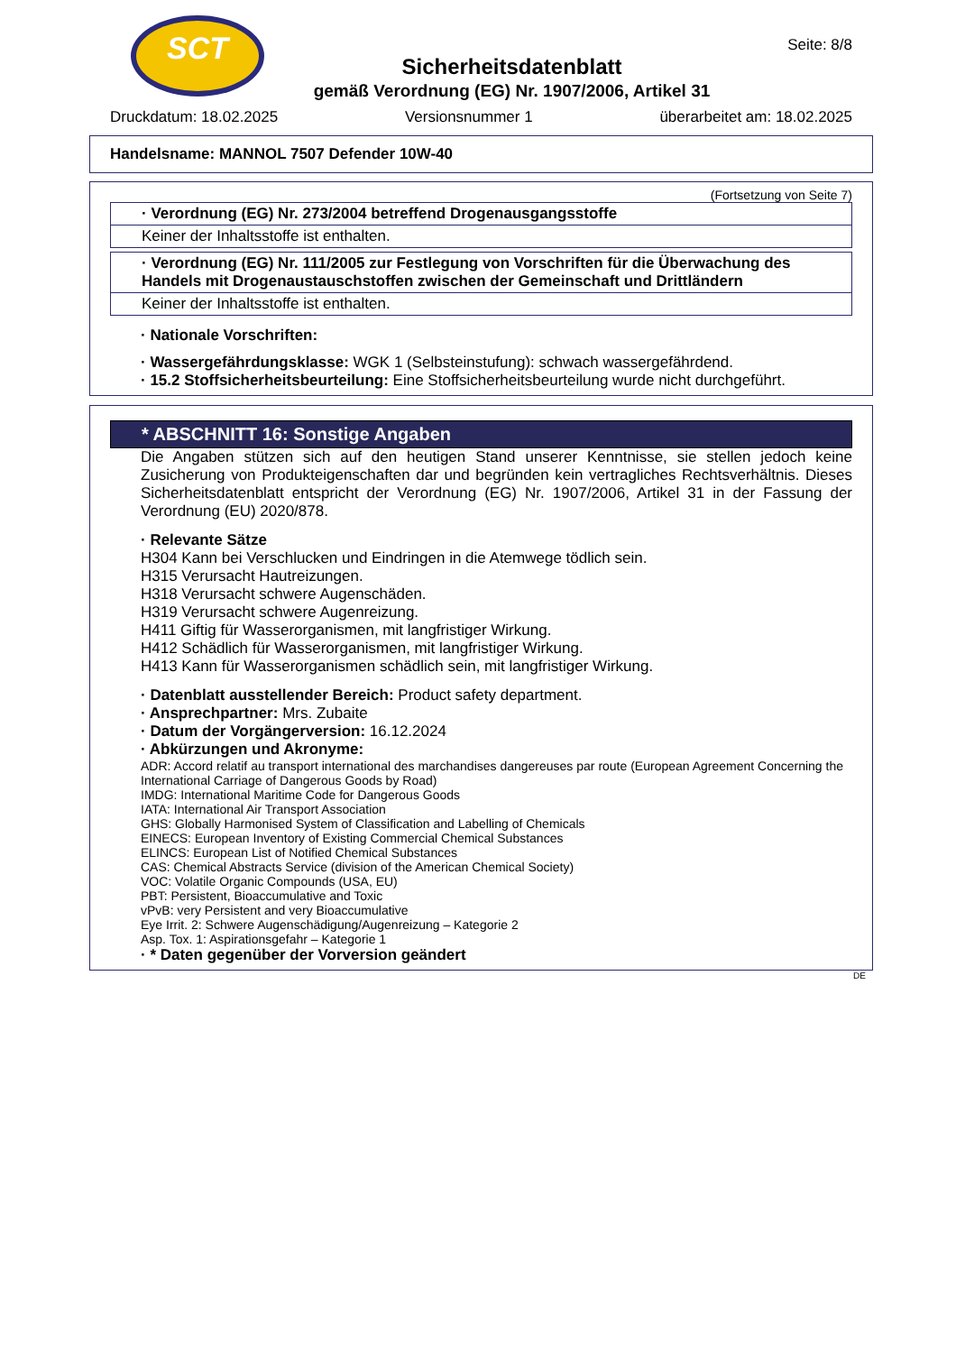SCT
Seite: 8/8
Sicherheitsdatenblatt
gemäß Verordnung (EG) Nr. 1907/2006, Artikel 31
Druckdatum: 18.02.2025 Versionsnummer 1 überarbeitet am: 18.02.2025
Handelsname: MANNOL 7507 Defender 10W-40
(Fortsetzung von Seite 7)
· Verordnung (EG) Nr. 273/2004 betreffend Drogenausgangsstoffe
Keiner der Inhaltsstoffe ist enthalten.
· Verordnung (EG) Nr. 111/2005 zur Festlegung von Vorschriften für die Überwachung des Handels mit Drogenaustauschstoffen zwischen der Gemeinschaft und Drittländern
Keiner der Inhaltsstoffe ist enthalten.
· Nationale Vorschriften:
· Wassergefährdungsklasse: WGK 1 (Selbsteinstufung): schwach wassergefährdend.
· 15.2 Stoffsicherheitsbeurteilung: Eine Stoffsicherheitsbeurteilung wurde nicht durchgeführt.
* ABSCHNITT 16: Sonstige Angaben
Die Angaben stützen sich auf den heutigen Stand unserer Kenntnisse, sie stellen jedoch keine Zusicherung von Produkteigenschaften dar und begründen kein vertragliches Rechtsverhältnis. Dieses Sicherheitsdatenblatt entspricht der Verordnung (EG) Nr. 1907/2006, Artikel 31 in der Fassung der Verordnung (EU) 2020/878.
· Relevante Sätze
H304 Kann bei Verschlucken und Eindringen in die Atemwege tödlich sein.
H315 Verursacht Hautreizungen.
H318 Verursacht schwere Augenschäden.
H319 Verursacht schwere Augenreizung.
H411 Giftig für Wasserorganismen, mit langfristiger Wirkung.
H412 Schädlich für Wasserorganismen, mit langfristiger Wirkung.
H413 Kann für Wasserorganismen schädlich sein, mit langfristiger Wirkung.
· Datenblatt ausstellender Bereich: Product safety department.
· Ansprechpartner: Mrs. Zubaite
· Datum der Vorgängerversion: 16.12.2024
· Abkürzungen und Akronyme:
ADR: Accord relatif au transport international des marchandises dangereuses par route (European Agreement Concerning the International Carriage of Dangerous Goods by Road)
IMDG: International Maritime Code for Dangerous Goods
IATA: International Air Transport Association
GHS: Globally Harmonised System of Classification and Labelling of Chemicals
EINECS: European Inventory of Existing Commercial Chemical Substances
ELINCS: European List of Notified Chemical Substances
CAS: Chemical Abstracts Service (division of the American Chemical Society)
VOC: Volatile Organic Compounds (USA, EU)
PBT: Persistent, Bioaccumulative and Toxic
vPvB: very Persistent and very Bioaccumulative
Eye Irrit. 2: Schwere Augenschädigung/Augenreizung – Kategorie 2
Asp. Tox. 1: Aspirationsgefahr – Kategorie 1
· * Daten gegenüber der Vorversion geändert
DE